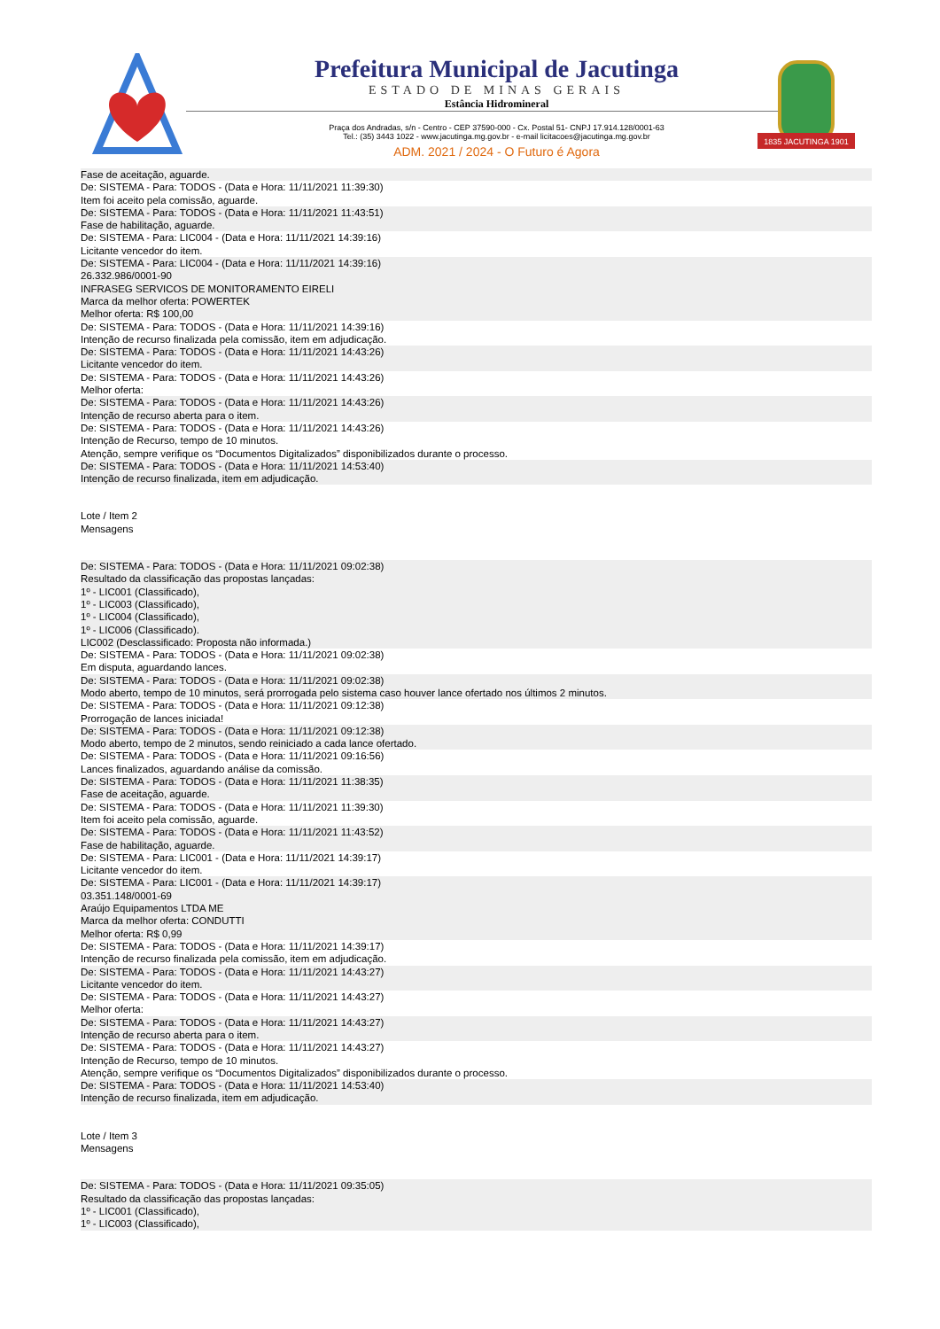Prefeitura Municipal de Jacutinga
ESTADO DE MINAS GERAIS
Estância Hidromineral
Praça dos Andradas, s/n - Centro - CEP 37590-000 - Cx. Postal 51- CNPJ 17.914.128/0001-63
Tel.: (35) 3443 1022 - www.jacutinga.mg.gov.br - e-mail licitacoes@jacutinga.mg.gov.br
ADM. 2021 / 2024 - O Futuro é Agora
1835 JACUTINGA 1901
Fase de aceitação, aguarde.
De: SISTEMA - Para: TODOS - (Data e Hora: 11/11/2021 11:39:30)
Item foi aceito pela comissão, aguarde.
De: SISTEMA - Para: TODOS - (Data e Hora: 11/11/2021 11:43:51)
Fase de habilitação, aguarde.
De: SISTEMA - Para: LIC004 - (Data e Hora: 11/11/2021 14:39:16)
Licitante vencedor do item.
De: SISTEMA - Para: LIC004 - (Data e Hora: 11/11/2021 14:39:16)
26.332.986/0001-90
INFRASEG SERVICOS DE MONITORAMENTO EIRELI
Marca da melhor oferta: POWERTEK
Melhor oferta: R$ 100,00
De: SISTEMA - Para: TODOS - (Data e Hora: 11/11/2021 14:39:16)
Intenção de recurso finalizada pela comissão, item em adjudicação.
De: SISTEMA - Para: TODOS - (Data e Hora: 11/11/2021 14:43:26)
Licitante vencedor do item.
De: SISTEMA - Para: TODOS - (Data e Hora: 11/11/2021 14:43:26)
Melhor oferta:
De: SISTEMA - Para: TODOS - (Data e Hora: 11/11/2021 14:43:26)
Intenção de recurso aberta para o item.
De: SISTEMA - Para: TODOS - (Data e Hora: 11/11/2021 14:43:26)
Intenção de Recurso, tempo de 10 minutos.
Atenção, sempre verifique os “Documentos Digitalizados” disponibilizados durante o processo.
De: SISTEMA - Para: TODOS - (Data e Hora: 11/11/2021 14:53:40)
Intenção de recurso finalizada, item em adjudicação.
Lote / Item 2
Mensagens
De: SISTEMA - Para: TODOS - (Data e Hora: 11/11/2021 09:02:38)
Resultado da classificação das propostas lançadas:
1º - LIC001 (Classificado),
1º - LIC003 (Classificado),
1º - LIC004 (Classificado),
1º - LIC006 (Classificado).
LIC002 (Desclassificado: Proposta não informada.)
De: SISTEMA - Para: TODOS - (Data e Hora: 11/11/2021 09:02:38)
Em disputa, aguardando lances.
De: SISTEMA - Para: TODOS - (Data e Hora: 11/11/2021 09:02:38)
Modo aberto, tempo de 10 minutos, será prorrogada pelo sistema caso houver lance ofertado nos últimos 2 minutos.
De: SISTEMA - Para: TODOS - (Data e Hora: 11/11/2021 09:12:38)
Prorrogação de lances iniciada!
De: SISTEMA - Para: TODOS - (Data e Hora: 11/11/2021 09:12:38)
Modo aberto, tempo de 2 minutos, sendo reiniciado a cada lance ofertado.
De: SISTEMA - Para: TODOS - (Data e Hora: 11/11/2021 09:16:56)
Lances finalizados, aguardando análise da comissão.
De: SISTEMA - Para: TODOS - (Data e Hora: 11/11/2021 11:38:35)
Fase de aceitação, aguarde.
De: SISTEMA - Para: TODOS - (Data e Hora: 11/11/2021 11:39:30)
Item foi aceito pela comissão, aguarde.
De: SISTEMA - Para: TODOS - (Data e Hora: 11/11/2021 11:43:52)
Fase de habilitação, aguarde.
De: SISTEMA - Para: LIC001 - (Data e Hora: 11/11/2021 14:39:17)
Licitante vencedor do item.
De: SISTEMA - Para: LIC001 - (Data e Hora: 11/11/2021 14:39:17)
03.351.148/0001-69
Araújo Equipamentos LTDA ME
Marca da melhor oferta: CONDUTTI
Melhor oferta: R$ 0,99
De: SISTEMA - Para: TODOS - (Data e Hora: 11/11/2021 14:39:17)
Intenção de recurso finalizada pela comissão, item em adjudicação.
De: SISTEMA - Para: TODOS - (Data e Hora: 11/11/2021 14:43:27)
Licitante vencedor do item.
De: SISTEMA - Para: TODOS - (Data e Hora: 11/11/2021 14:43:27)
Melhor oferta:
De: SISTEMA - Para: TODOS - (Data e Hora: 11/11/2021 14:43:27)
Intenção de recurso aberta para o item.
De: SISTEMA - Para: TODOS - (Data e Hora: 11/11/2021 14:43:27)
Intenção de Recurso, tempo de 10 minutos.
Atenção, sempre verifique os “Documentos Digitalizados” disponibilizados durante o processo.
De: SISTEMA - Para: TODOS - (Data e Hora: 11/11/2021 14:53:40)
Intenção de recurso finalizada, item em adjudicação.
Lote / Item 3
Mensagens
De: SISTEMA - Para: TODOS - (Data e Hora: 11/11/2021 09:35:05)
Resultado da classificação das propostas lançadas:
1º - LIC001 (Classificado),
1º - LIC003 (Classificado),